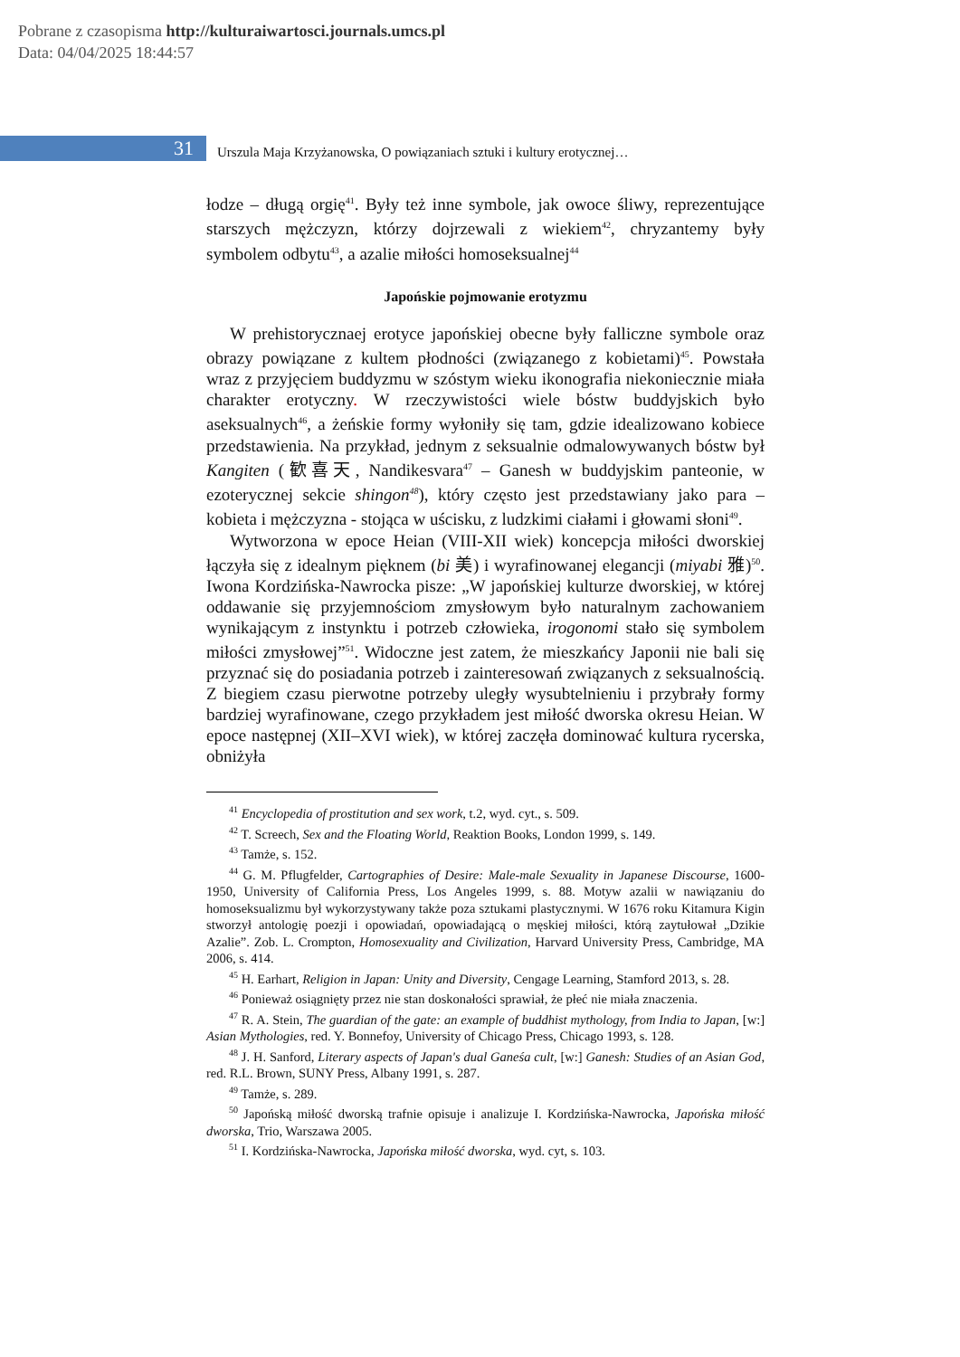Pobrane z czasopisma http://kulturaiwartosci.journals.umcs.pl
Data: 04/04/2025 18:44:57
31
Urszula Maja Krzyżanowska, O powiązaniach sztuki i kultury erotycznej…
łodze – długą orgię<sup>41</sup>. Były też inne symbole, jak owoce śliwy, reprezentujące starszych mężczyzn, którzy dojrzewali z wiekiem<sup>42</sup>, chryzantemy były symbolem odbytu<sup>43</sup>, a azalie miłości homoseksualnej<sup>44</sup>
Japońskie pojmowanie erotyzmu
W prehistorycznaej erotyce japońskiej obecne były falliczne symbole oraz obrazy powiązane z kultem płodności (związanego z kobietami)<sup>45</sup>. Powstała wraz z przyjęciem buddyzmu w szóstym wieku ikonografia niekoniecznie miała charakter erotyczny. W rzeczywistości wiele bóstw buddyjskich było aseksualnych<sup>46</sup>, a żeńskie formy wyłoniły się tam, gdzie idealizowano kobiece przedstawienia. Na przykład, jednym z seksualnie odmalowywanych bóstw był Kangiten (歓喜天, Nandikesvara<sup>47</sup> – Ganesh w buddyjskim panteonie, w ezoterycznej sekcie shingon<sup>48</sup>), który często jest przedstawiany jako para – kobieta i mężczyzna - stojąca w uścisku, z ludzkimi ciałami i głowami słoni<sup>49</sup>.
Wytworzona w epoce Heian (VIII-XII wiek) koncepcja miłości dworskiej łączyła się z idealnym pięknem (bi 美) i wyrafinowanej elegancji (miyabi 雅)<sup>50</sup>. Iwona Kordzińska-Nawrocka pisze: „W japońskiej kulturze dworskiej, w której oddawanie się przyjemnościom zmysłowym było naturalnym zachowaniem wynikającym z instynktu i potrzeb człowieka, irogonomi stało się symbolem miłości zmysłowej”<sup>51</sup>. Widoczne jest zatem, że mieszkańcy Japonii nie bali się przyznać się do posiadania potrzeb i zainteresowań związanych z seksualnością. Z biegiem czasu pierwotne potrzeby uległy wysubtelnieniu i przybrały formy bardziej wyrafinowane, czego przykładem jest miłość dworska okresu Heian. W epoce następnej (XII–XVI wiek), w której zaczęła dominować kultura rycerska, obniżyła
<sup>41</sup> Encyclopedia of prostitution and sex work, t.2, wyd. cyt., s. 509.
<sup>42</sup> T. Screech, Sex and the Floating World, Reaktion Books, London 1999, s. 149.
<sup>43</sup> Tamże, s. 152.
<sup>44</sup> G. M. Pflugfelder, Cartographies of Desire: Male-male Sexuality in Japanese Discourse, 1600-1950, University of California Press, Los Angeles 1999, s. 88. Motyw azalii w nawiązaniu do homoseksualizmu był wykorzystywany także poza sztukami plastycznymi. W 1676 roku Kitamura Kigin stworzył antologię poezji i opowiadań, opowiadającą o męskiej miłości, którą zaytułował „Dzikie Azalie”. Zob. L. Crompton, Homosexuality and Civilization, Harvard University Press, Cambridge, MA 2006, s. 414.
<sup>45</sup> H. Earhart, Religion in Japan: Unity and Diversity, Cengage Learning, Stamford 2013, s. 28.
<sup>46</sup> Ponieważ osiągnięty przez nie stan doskonałości sprawiał, że płeć nie miała znaczenia.
<sup>47</sup> R. A. Stein, The guardian of the gate: an example of buddhist mythology, from India to Japan, [w:] Asian Mythologies, red. Y. Bonnefoy, University of Chicago Press, Chicago 1993, s. 128.
<sup>48</sup> J. H. Sanford, Literary aspects of Japan's dual Ganeśa cult, [w:] Ganesh: Studies of an Asian God, red. R.L. Brown, SUNY Press, Albany 1991, s. 287.
<sup>49</sup> Tamże, s. 289.
<sup>50</sup> Japońską miłość dworską trafnie opisuje i analizuje I. Kordzińska-Nawrocka, Japońska miłość dworska, Trio, Warszawa 2005.
<sup>51</sup> I. Kordzińska-Nawrocka, Japońska miłość dworska, wyd. cyt, s. 103.